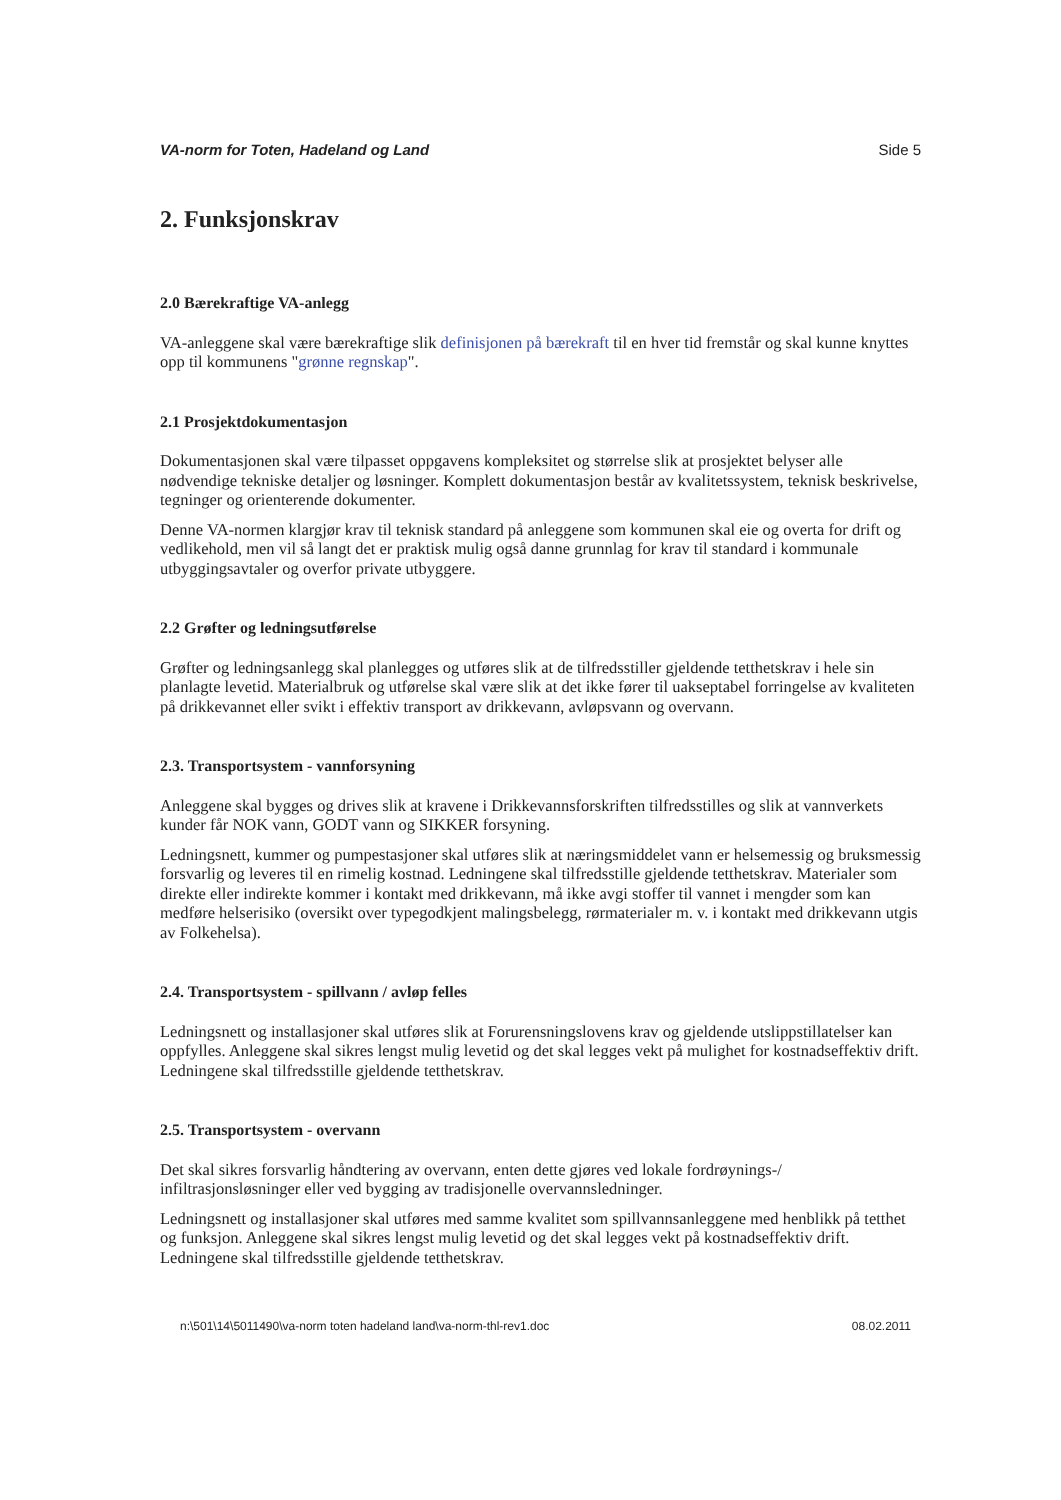VA-norm for Toten, Hadeland og Land Side 5
2. Funksjonskrav
2.0 Bærekraftige VA-anlegg
VA-anleggene skal være bærekraftige slik definisjonen på bærekraft til en hver tid fremstår og skal kunne knyttes opp til kommunens "grønne regnskap".
2.1 Prosjektdokumentasjon
Dokumentasjonen skal være tilpasset oppgavens kompleksitet og størrelse slik at prosjektet belyser alle nødvendige tekniske detaljer og løsninger. Komplett dokumentasjon består av kvalitetssystem, teknisk beskrivelse, tegninger og orienterende dokumenter.
Denne VA-normen klargjør krav til teknisk standard på anleggene som kommunen skal eie og overta for drift og vedlikehold, men vil så langt det er praktisk mulig også danne grunnlag for krav til standard i kommunale utbyggingsavtaler og overfor private utbyggere.
2.2 Grøfter og ledningsutførelse
Grøfter og ledningsanlegg skal planlegges og utføres slik at de tilfredsstiller gjeldende tetthetskrav i hele sin planlagte levetid. Materialbruk og utførelse skal være slik at det ikke fører til uakseptabel forringelse av kvaliteten på drikkevannet eller svikt i effektiv transport av drikkevann, avløpsvann og overvann.
2.3. Transportsystem - vannforsyning
Anleggene skal bygges og drives slik at kravene i Drikkevannsforskriften tilfredsstilles og slik at vannverkets kunder får NOK vann, GODT vann og SIKKER forsyning.
Ledningsnett, kummer og pumpestasjoner skal utføres slik at næringsmiddelet vann er helsemessig og bruksmessig forsvarlig og leveres til en rimelig kostnad. Ledningene skal tilfredsstille gjeldende tetthetskrav. Materialer som direkte eller indirekte kommer i kontakt med drikkevann, må ikke avgi stoffer til vannet i mengder som kan medføre helserisiko (oversikt over typegodkjent malingsbelegg, rørmaterialer m. v. i kontakt med drikkevann utgis av Folkehelsa).
2.4. Transportsystem - spillvann / avløp felles
Ledningsnett og installasjoner skal utføres slik at Forurensningslovens krav og gjeldende utslippstillatelser kan oppfylles. Anleggene skal sikres lengst mulig levetid og det skal legges vekt på mulighet for kostnadseffektiv drift. Ledningene skal tilfredsstille gjeldende tetthetskrav.
2.5. Transportsystem - overvann
Det skal sikres forsvarlig håndtering av overvann, enten dette gjøres ved lokale fordrøynings-/ infiltrasjonsløsninger eller ved bygging av tradisjonelle overvannsledninger.
Ledningsnett og installasjoner skal utføres med samme kvalitet som spillvannsanleggene med henblikk på tetthet og funksjon. Anleggene skal sikres lengst mulig levetid og det skal legges vekt på kostnadseffektiv drift. Ledningene skal tilfredsstille gjeldende tetthetskrav.
n:\501\14\5011490\va-norm toten hadeland land\va-norm-thl-rev1.doc 08.02.2011